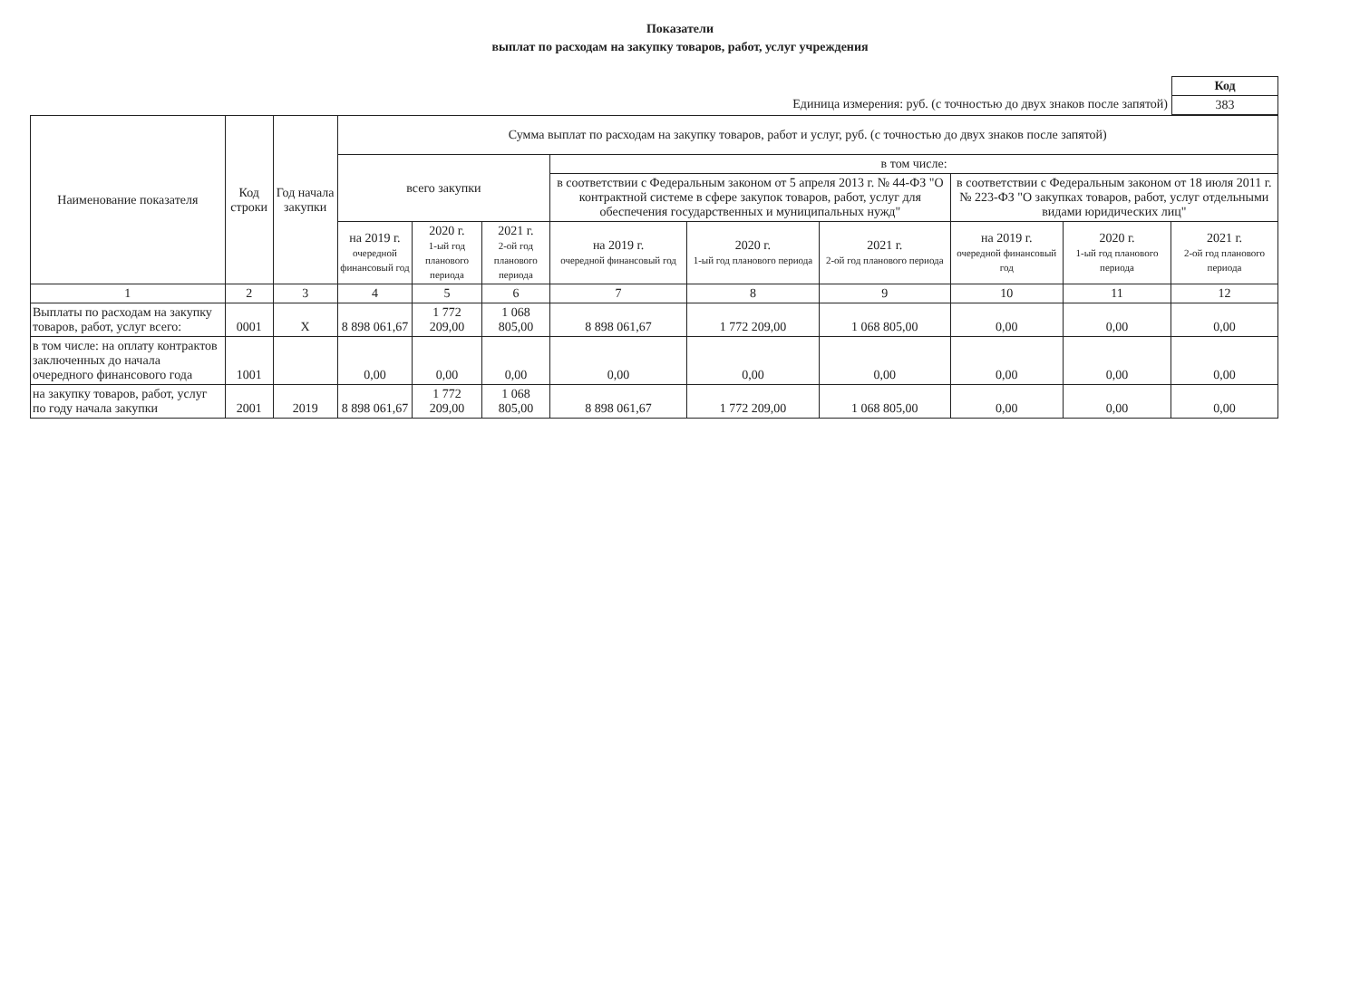Показатели
выплат по расходам на закупку товаров, работ, услуг учреждения
Единица измерения: руб. (с точностью до двух знаков после запятой)
| Код |
| 383 |
| Наименование показателя | Код строки | Год начала закупки | Сумма выплат по расходам на закупку товаров, работ и услуг, руб. (с точностью до двух знаков после запятой) | | | | | | | | |
| --- | --- | --- | --- | --- | --- | --- | --- | --- | --- | --- | --- |
| | | | всего закупки | | | в том числе: | | | | | |
| | | | | | | в соответствии с Федеральным законом от 5 апреля 2013 г. № 44-ФЗ "О контрактной системе в сфере закупок товаров, работ, услуг для обеспечения государственных и муниципальных нужд" | | | в соответствии с Федеральным законом от 18 июля 2011 г. № 223-ФЗ "О закупках товаров, работ, услуг отдельными видами юридических лиц" | | |
| | | | на 2019 г. очередной финансовый год | 2020 г. 1-ый год планового периода | 2021 г. 2-ой год планового периода | на 2019 г. очередной финансовый год | 2020 г. 1-ый год планового периода | 2021 г. 2-ой год планового периода | на 2019 г. очередной финансовый год | 2020 г. 1-ый год планового периода | 2021 г. 2-ой год планового периода |
| 1 | 2 | 3 | 4 | 5 | 6 | 7 | 8 | 9 | 10 | 11 | 12 |
| Выплаты по расходам на закупку товаров, работ, услуг всего: | 0001 | X | 8 898 061,67 | 1 772 209,00 | 1 068 805,00 | 8 898 061,67 | 1 772 209,00 | 1 068 805,00 | 0,00 | 0,00 | 0,00 |
| в том числе: на оплату контрактов заключенных до начала очередного финансового года | 1001 | | 0,00 | 0,00 | 0,00 | 0,00 | 0,00 | 0,00 | 0,00 | 0,00 | 0,00 |
| на закупку товаров, работ, услуг по году начала закупки | 2001 | 2019 | 8 898 061,67 | 1 772 209,00 | 1 068 805,00 | 8 898 061,67 | 1 772 209,00 | 1 068 805,00 | 0,00 | 0,00 | 0,00 |